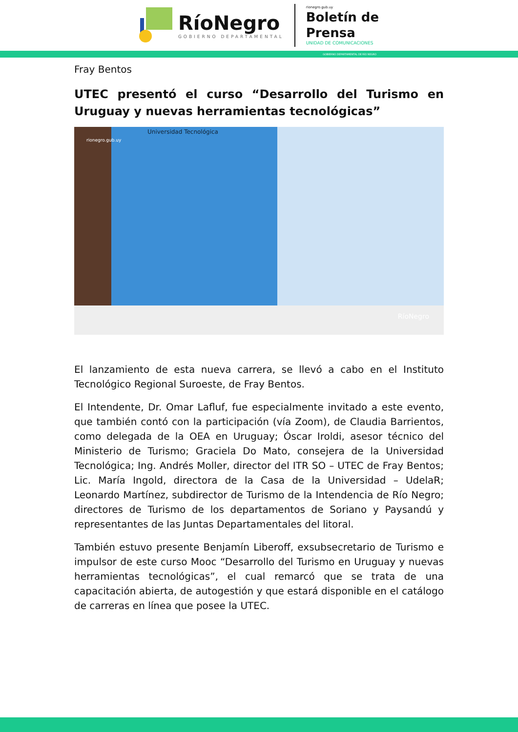RíoNegro
GOBIERNO DEPARTAMENTAL
rionegro.gub.uy
Boletín de
Prensa
UNIDAD DE COMUNICACIONES
GOBIERNO DEPARTAMENTAL DE RÍO NEGRO
Fray Bentos
UTEC presentó el curso “Desarrollo del Turismo en Uruguay y nuevas herramientas tecnológicas”
rionegro.gub.uy
Universidad Tecnológica
RíoNegro
El lanzamiento de esta nueva carrera, se llevó a cabo en el Instituto Tecnológico Regional Suroeste, de Fray Bentos.
El Intendente, Dr. Omar Lafluf, fue especialmente invitado a este evento, que también contó con la participación (vía Zoom), de Claudia Barrientos, como delegada de la OEA en Uruguay; Óscar Iroldi, asesor técnico del Ministerio de Turismo; Graciela Do Mato, consejera de la Universidad Tecnológica; Ing. Andrés Moller, director del ITR SO – UTEC de Fray Bentos; Lic. María Ingold, directora de la Casa de la Universidad – UdelaR; Leonardo Martínez, subdirector de Turismo de la Intendencia de Río Negro; directores de Turismo de los departamentos de Soriano y Paysandú y representantes de las Juntas Departamentales del litoral.
También estuvo presente Benjamín Liberoff, exsubsecretario de Turismo e impulsor de este curso Mooc “Desarrollo del Turismo en Uruguay y nuevas herramientas tecnológicas”, el cual remarcó que se trata de una capacitación abierta, de autogestión y que estará disponible en el catálogo de carreras en línea que posee la UTEC.